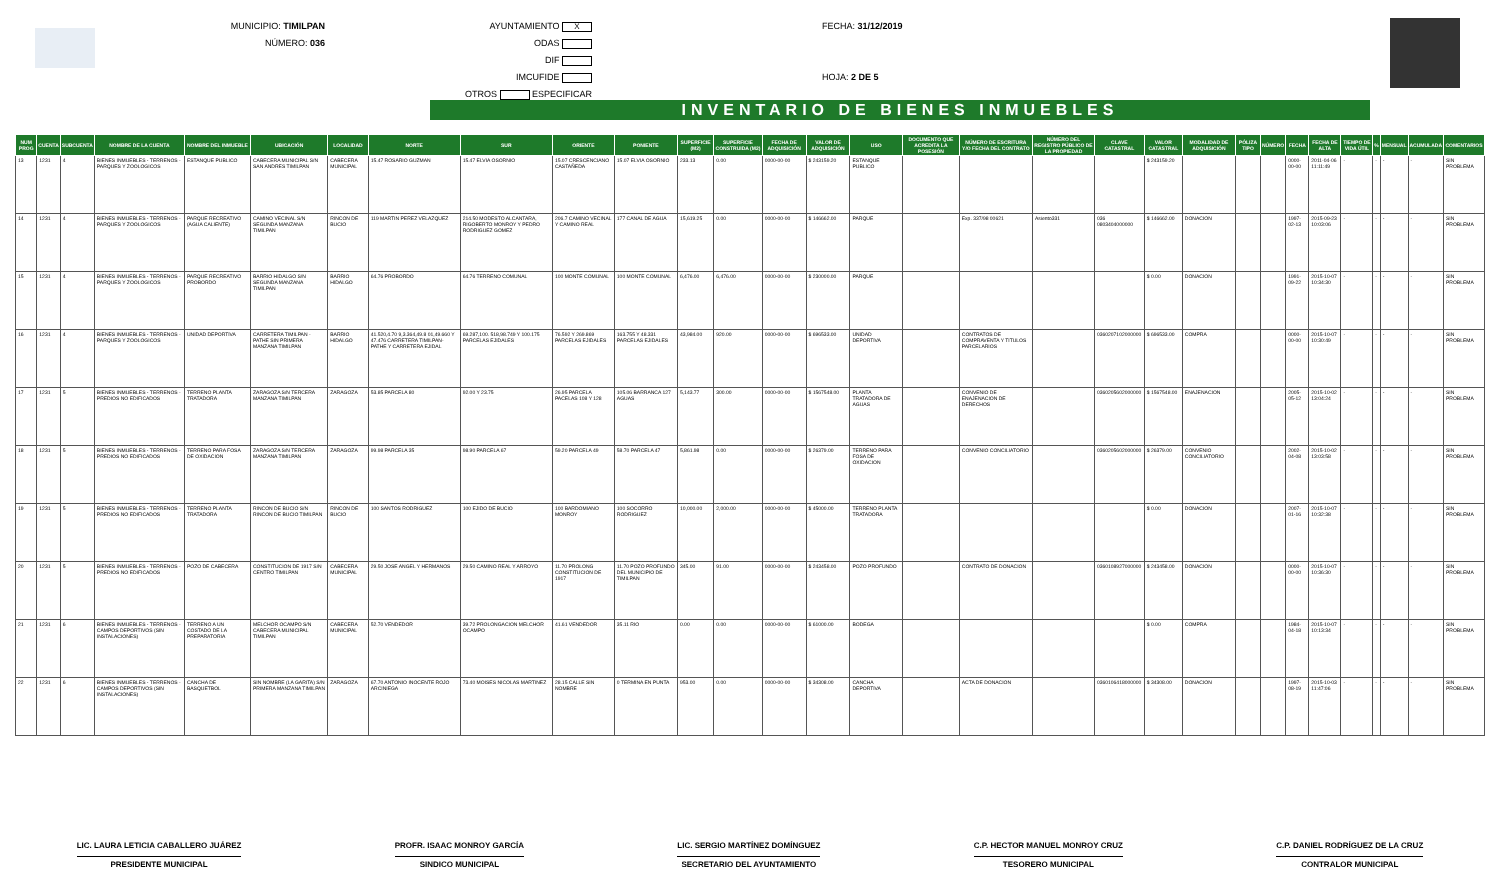MUNICIPIO: TIMILPAN
NÚMERO: 036
AYUNTAMIENTO X
ODAS
DIF
IMCUFIDE
OTROS ESPECIFICAR
FECHA: 31/12/2019
HOJA: 2 DE 5
INVENTARIO DE BIENES INMUEBLES
| NUM PROG | CUENTA | SUBCUENTA | NOMBRE DE LA CUENTA | NOMBRE DEL INMUEBLE | UBICACIÓN | LOCALIDAD | NORTE | SUR | ORIENTE | PONIENTE | SUPERFICIE (M2) | SUPERFICIE CONSTRUIDA (M2) | FECHA DE ADQUISICIÓN | VALOR DE ADQUISICIÓN | USO | DOCUMENTO QUE ACREDITA LA POSESIÓN | NÚMERO DE ESCRITURA Y/O FECHA DEL CONTRATO | NÚMERO DEL REGISTRO PÚBLICO DE LA PROPIEDAD | CLAVE CATASTRAL | VALOR CATASTRAL | MODALIDAD DE ADQUISICIÓN | PÓLIZA TIPO | NÚMERO | FECHA | FECHA DE ALTA | TIEMPO DE VIDA ÚTIL | % | MENSUAL | ACUMULADA | COMENTARIOS |
| --- | --- | --- | --- | --- | --- | --- | --- | --- | --- | --- | --- | --- | --- | --- | --- | --- | --- | --- | --- | --- | --- | --- | --- | --- | --- | --- | --- | --- | --- | --- |
| 13 | 1231 | 4 | BIENES INMUEBLES - TERRENOS - PARQUES Y ZOOLOGICOS | ESTANQUE PUBLICO | CABECERA MUNICIPAL S/N SAN ANDRES TIMILPAN | CABECERA MUNICIPAL | 15.47 ROSARIO GUZMAN | 15.47 ELVIA OSORNIO | 15.07 CRESCENCIANO CASTAÑEDA | 15.07 ELVIA OSORNIO | 233.13 | 0.00 | 0000-00-00 | $ 243159.20 | ESTANQUE PUBLICO | | | | | $ 243159.20 | | | | 0000-00-00 | 2011-04-06 11:11:49 | - | - | - | - | SIN PROBLEMA |
| 14 | 1231 | 4 | BIENES INMUEBLES - TERRENOS - PARQUES Y ZOOLOGICOS | PARQUE RECREATIVO (AGUA CALIENTE) | CAMINO VECINAL S/N SEGUNDA MANZANA TIMILPAN | RINCON DE BUCIO | 119 MARTIN PEREZ VELAZQUEZ | 214.50 MODESTO ALCANTARA, RIGOBERTO MONROY Y PEDRO RODRIGUEZ GOMEZ | 206.7 CAMINO VECINAL Y CAMINO REAL | 177 CANAL DE AGUA | 15,619.25 | 0.00 | 0000-00-00 | $ 146662.00 | PARQUE | | Exp. 337/98 00621 | Asiento331 | 036 0803404000000 | $ 146662.00 | DONACION | | | 1997-02-13 | 2015-09-23 10:03:06 | - | - | - | - | SIN PROBLEMA |
| 15 | 1231 | 4 | BIENES INMUEBLES - TERRENOS - PARQUES Y ZOOLOGICOS | PARQUE RECREATIVO PROBORDO | BARRIO HIDALGO S/N SEGUNDA MANZANA TIMILPAN | BARRIO HIDALGO | 64.76 PROBORDO | 64.76 TERRENO COMUNAL | 100 MONTE COMUNAL | 100 MONTE COMUNAL | 6,476.00 | 6,476.00 | 0000-00-00 | $ 230000.00 | PARQUE | | | | | $ 0.00 | DONACION | | | 1991-09-22 | 2015-10-07 10:34:30 | - | - | - | - | SIN PROBLEMA |
| 16 | 1231 | 4 | BIENES INMUEBLES - TERRENOS - PARQUES Y ZOOLOGICOS | UNIDAD DEPORTIVA | CARRETERA TIMILPAN - PATHE SIN PRIMERA MANZANA TIMILPAN | BARRIO HIDALGO | 41.520,4.70 9,3.364,49.8 01,49.660 Y 47.476 CARRETERA TIMILPAN-PATHE Y CARRETERA EJIDAL | 69.287,100. 518,98.749 Y 100.175 PARCELAS EJIDALES | 76.592 Y 269.869 PARCELAS EJIDALES | 163.755 Y 48.331 PARCELAS EJIDALES | 43,984.00 | 920.00 | 0000-00-00 | $ 696533.00 | UNIDAD DEPORTIVA | | CONTRATOS DE COMPRAVENTA Y TITULOS PARCELARIOS | | 0360207102000000 | $ 696533.00 | COMPRA | | | 0000-00-00 | 2015-10-07 10:30:49 | - | - | - | - | SIN PROBLEMA |
| 17 | 1231 | 5 | BIENES INMUEBLES - TERRENOS - PREDIOS NO EDIFICADOS | TERRENO PLANTA TRATADORA | ZARAGOZA S/N TERCERA MANZANA TIMILPAN | ZARAGOZA | 53.85 PARCELA 80 | 92.00 Y 23.75 | 26.95 PARCELA PACELAS 108 Y 128 | 105.06 BARRANCA 127 AGUAS | 5,143.77 | 300.00 | 0000-00-00 | $ 1567548.00 | PLANTA TRATADORA DE AGUAS | | CONVENIO DE ENAJENACION DE DERECHOS | | 0360205602000000 | $ 1567548.00 | ENAJENACION | | | 2005-05-12 | 2015-10-02 13:04:24 | - | - | - | - | SIN PROBLEMA |
| 18 | 1231 | 5 | BIENES INMUEBLES - TERRENOS - PREDIOS NO EDIFICADOS | TERRENO PARA FOSA DE OXIDACION | ZARAGOZA S/N TERCERA MANZANA TIMILPAN | ZARAGOZA | 99.98 PARCELA 35 | 98.90 PARCELA 67 | 59.20 PARCELA 49 | 58.70 PARCELA 47 | 5,861.98 | 0.00 | 0000-00-00 | $ 26379.00 | TERRENO PARA FOSA DE OXIDACION | | CONVENIO CONCILIATORIO | | 0360205602000000 | $ 26379.00 | CONVENIO CONCILIATORIO | | | 2002-04-08 | 2015-10-02 13:03:58 | - | - | - | - | SIN PROBLEMA |
| 19 | 1231 | 5 | BIENES INMUEBLES - TERRENOS - PREDIOS NO EDIFICADOS | TERRENO PLANTA TRATADORA | RINCON DE BUCIO S/N RINCON DE BUCIO TIMILPAN | RINCON DE BUCIO | 100 SANTOS RODRIGUEZ | 100 EJIDO DE BUCIO | 100 BARDOMIANO MONROY | 100 SOCORRO RODRIGUEZ | 10,000.00 | 2,000.00 | 0000-00-00 | $ 45000.00 | TERRENO PLANTA TRATADORA | | | | | $ 0.00 | DONACION | | | 2007-01-16 | 2015-10-07 10:32:38 | - | - | - | - | SIN PROBLEMA |
| 20 | 1231 | 5 | BIENES INMUEBLES - TERRENOS - PREDIOS NO EDIFICADOS | POZO DE CABECERA | CONSTITUCION DE 1917 S/N CENTRO TIMILPAN | CABECERA MUNICIPAL | 29.50 JOSE ANGEL Y HERMANOS | 29.50 CAMINO REAL Y ARROYO | 11.70 PROLONG CONSTITUCION DE 1917 | 11.70 POZO PROFUNDO DEL MUNICIPIO DE TIMILPAN | 345.00 | 91.00 | 0000-00-00 | $ 243458.00 | POZO PROFUNDO | | CONTRATO DE DONACION | | 0360108927000000 | $ 243458.00 | DONACION | | | 0000-00-00 | 2015-10-07 10:36:30 | - | - | - | - | SIN PROBLEMA |
| 21 | 1231 | 6 | BIENES INMUEBLES - TERRENOS - CAMPOS DEPORTIVOS (SIN INSTALACIONES) | TERRENO A UN COSTADO DE LA PREPARATORIA | MELCHOR OCAMPO S/N CABECERA MUNICIPAL TIMILPAN | CABECERA MUNICIPAL | 52.70 VENDEDOR | 39.72 PROLONGACION MELCHOR OCAMPO | 41.61 VENDEDOR | 35.11 RIO | 0.00 | 0.00 | 0000-00-00 | $ 61000.00 | BODEGA | | | | | $ 0.00 | COMPRA | | | 1984-04-18 | 2015-10-07 10:13:34 | - | - | - | - | SIN PROBLEMA |
| 22 | 1231 | 6 | BIENES INMUEBLES - TERRENOS - CAMPOS DEPORTIVOS (SIN INSTALACIONES) | CANCHA DE BASQUETBOL | SIN NOMBRE (LA GARITA) S/N PRIMERA MANZANA TIMILPAN | ZARAGOZA | 67.70 ANTONIO INOCENTE ROJO ARCINIEGA | 73.40 MOISES NICOLAS MARTINEZ | 28.15 CALLE SIN NOMBRE | 0 TERMINA EN PUNTA | 953.00 | 0.00 | 0000-00-00 | $ 34308.00 | CANCHA DEPORTIVA | | ACTA DE DONACION | | 0360106418000000 | $ 34308.00 | DONACION | | | 1997-08-19 | 2015-10-03 11:47:06 | - | - | - | - | SIN PROBLEMA |
LIC. LAURA LETICIA CABALLERO JUÁREZ
PRESIDENTE MUNICIPAL
PROFR. ISAAC MONROY GARCÍA
SINDICO MUNICIPAL
LIC. SERGIO MARTÍNEZ DOMÍNGUEZ
SECRETARIO DEL AYUNTAMIENTO
C.P. HECTOR MANUEL MONROY CRUZ
TESORERO MUNICIPAL
C.P. DANIEL RODRÍGUEZ DE LA CRUZ
CONTRALOR MUNICIPAL